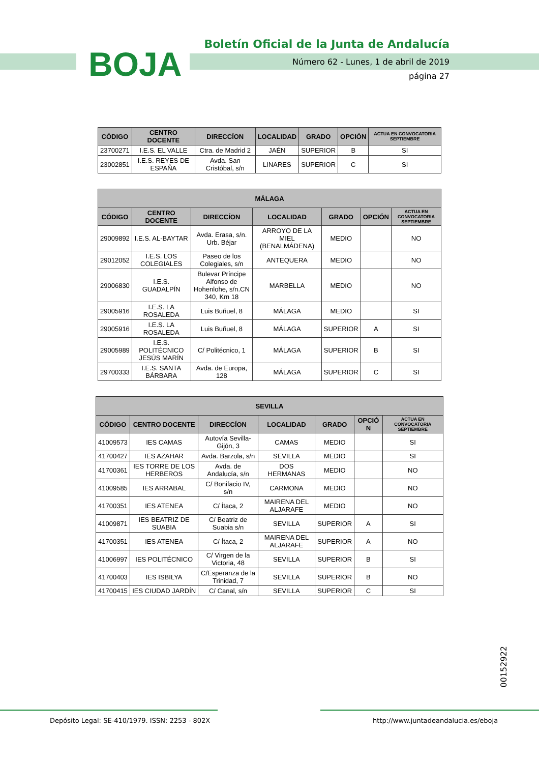BOJA
Boletín Oficial de la Junta de Andalucía
Número 62 - Lunes, 1 de abril de 2019
página 27
| CÓDIGO | CENTRO DOCENTE | DIRECCÍON | LOCALIDAD | GRADO | OPCIÓN | ACTUA EN CONVOCATORIA SEPTIEMBRE |
| --- | --- | --- | --- | --- | --- | --- |
| 23700271 | I.E.S. EL VALLE | Ctra. de Madrid 2 | JAÉN | SUPERIOR | B | SI |
| 23002851 | I.E.S. REYES DE ESPAÑA | Avda. San Cristóbal, s/n | LINARES | SUPERIOR | C | SI |
| MÁLAGA | | | | | | |
| --- | --- | --- | --- | --- | --- | --- |
| CÓDIGO | CENTRO DOCENTE | DIRECCÍON | LOCALIDAD | GRADO | OPCIÓN | ACTUA EN CONVOCATORIA SEPTIEMBRE |
| 29009892 | I.E.S. AL-BAYTAR | Avda. Erasa, s/n. Urb. Béjar | ARROYO DE LA MIEL (BENALMÁDENA) | MEDIO | | NO |
| 29012052 | I.E.S. LOS COLEGIALES | Paseo de los Colegiales, s/n | ANTEQUERA | MEDIO | | NO |
| 29006830 | I.E.S. GUADALPÍN | Bulevar Príncipe Alfonso de Hohenlohe, s/n.CN 340, Km 18 | MARBELLA | MEDIO | | NO |
| 29005916 | I.E.S. LA ROSALEDA | Luis Buñuel, 8 | MÁLAGA | MEDIO | | SI |
| 29005916 | I.E.S. LA ROSALEDA | Luis Buñuel, 8 | MÁLAGA | SUPERIOR | A | SI |
| 29005989 | I.E.S. POLITÉCNICO JESÚS MARÍN | C/ Politécnico, 1 | MÁLAGA | SUPERIOR | B | SI |
| 29700333 | I.E.S. SANTA BÁRBARA | Avda. de Europa, 128 | MÁLAGA | SUPERIOR | C | SI |
| SEVILLA | | | | | | |
| --- | --- | --- | --- | --- | --- | --- |
| CÓDIGO | CENTRO DOCENTE | DIRECCÍON | LOCALIDAD | GRADO | OPCIÓ N | ACTUA EN CONVOCATORIA SEPTIEMBRE |
| 41009573 | IES CAMAS | Autovía Sevilla-Gijón, 3 | CAMAS | MEDIO | | SI |
| 41700427 | IES AZAHAR | Avda. Barzola, s/n | SEVILLA | MEDIO | | SI |
| 41700361 | IES TORRE DE LOS HERBEROS | Avda. de Andalucía, s/n | DOS HERMANAS | MEDIO | | NO |
| 41009585 | IES ARRABAL | C/ Bonifacio IV, s/n | CARMONA | MEDIO | | NO |
| 41700351 | IES ATENEA | C/ Ítaca, 2 | MAIRENA DEL ALJARAFE | MEDIO | | NO |
| 41009871 | IES BEATRIZ DE SUABIA | C/ Beatriz de Suabia s/n | SEVILLA | SUPERIOR | A | SI |
| 41700351 | IES ATENEA | C/ Ítaca, 2 | MAIRENA DEL ALJARAFE | SUPERIOR | A | NO |
| 41006997 | IES POLITÉCNICO | C/ Virgen de la Victoria, 48 | SEVILLA | SUPERIOR | B | SI |
| 41700403 | IES ISBILYA | C/Esperanza de la Trinidad, 7 | SEVILLA | SUPERIOR | B | NO |
| 41700415 | IES CIUDAD JARDÍN | C/ Canal, s/n | SEVILLA | SUPERIOR | C | SI |
00152922
Depósito Legal: SE-410/1979. ISSN: 2253 - 802X
http://www.juntadeandalucia.es/eboja